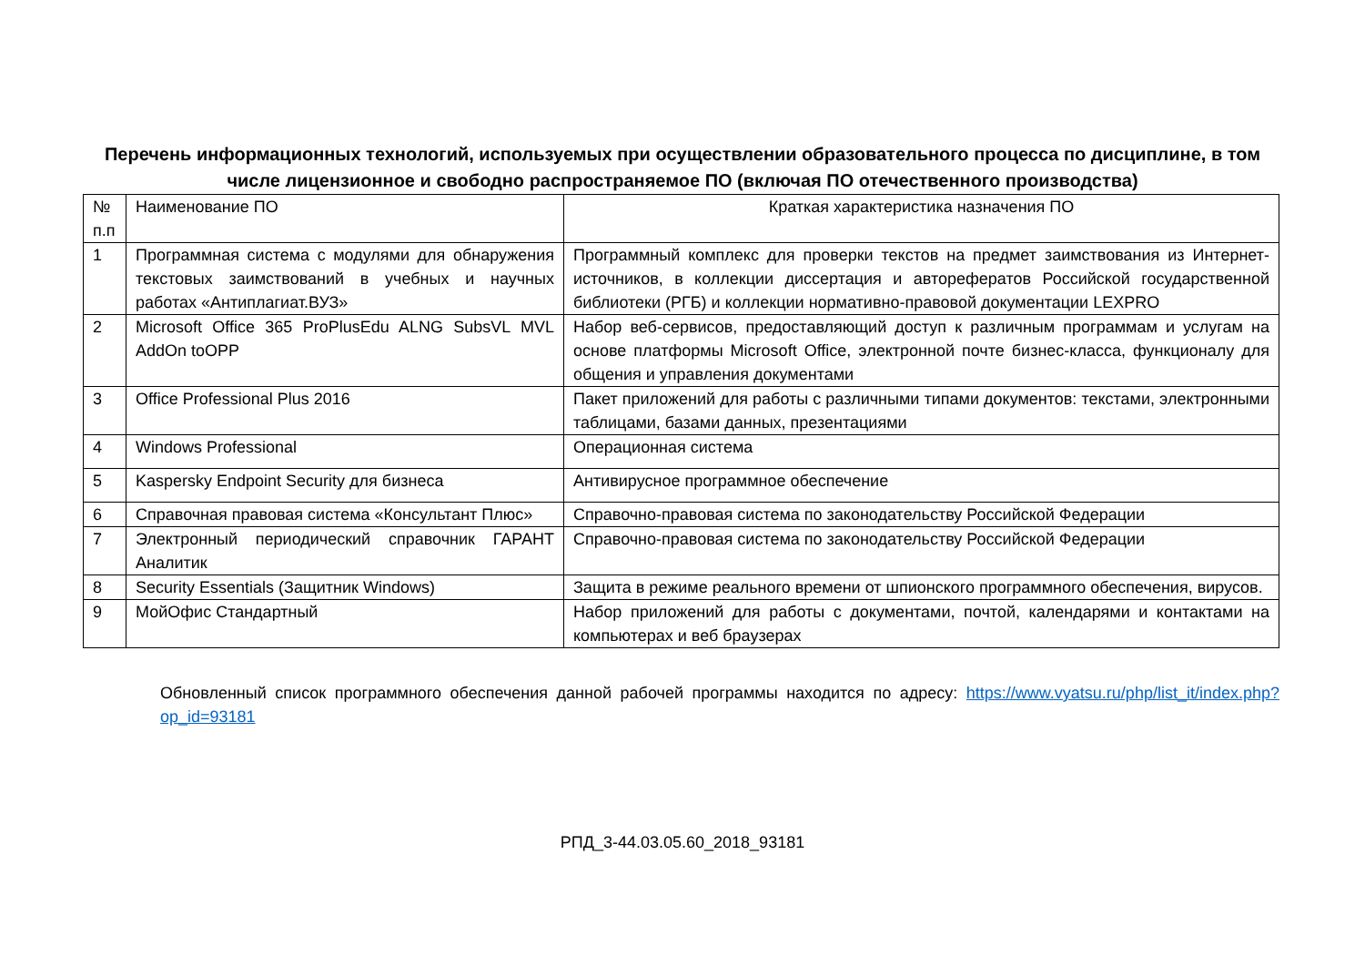Перечень информационных технологий, используемых при осуществлении образовательного процесса по дисциплине, в том числе лицензионное и свободно распространяемое ПО (включая ПО отечественного производства)
| № п.п | Наименование ПО | Краткая характеристика назначения ПО |
| 1 | Программная система с модулями для обнаружения текстовых заимствований в учебных и научных работах «Антиплагиат.ВУЗ» | Программный комплекс для проверки текстов на предмет заимствования из Интернет-источников, в коллекции диссертация и авторефератов Российской государственной библиотеки (РГБ) и коллекции нормативно-правовой документации LEXPRO |
| 2 | Microsoft Office 365 ProPlusEdu ALNG SubsVL MVL AddOn toOPP | Набор веб-сервисов, предоставляющий доступ к различным программам и услугам на основе платформы Microsoft Office, электронной почте бизнес-класса, функционалу для общения и управления документами |
| 3 | Office Professional Plus 2016 | Пакет приложений для работы с различными типами документов: текстами, электронными таблицами, базами данных, презентациями |
| 4 | Windows Professional | Операционная система |
| 5 | Kaspersky Endpoint Security для бизнеса | Антивирусное программное обеспечение |
| 6 | Справочная правовая система «Консультант Плюс» | Справочно-правовая система по законодательству Российской Федерации |
| 7 | Электронный периодический справочник ГАРАНТ Аналитик | Справочно-правовая система по законодательству Российской Федерации |
| 8 | Security Essentials (Защитник Windows) | Защита в режиме реального времени от шпионского программного обеспечения, вирусов. |
| 9 | МойОфис Стандартный | Набор приложений для работы с документами, почтой, календарями и контактами на компьютерах и веб браузерах |
Обновленный список программного обеспечения данной рабочей программы находится по адресу: https://www.vyatsu.ru/php/list_it/index.php?op_id=93181
РПД_3-44.03.05.60_2018_93181